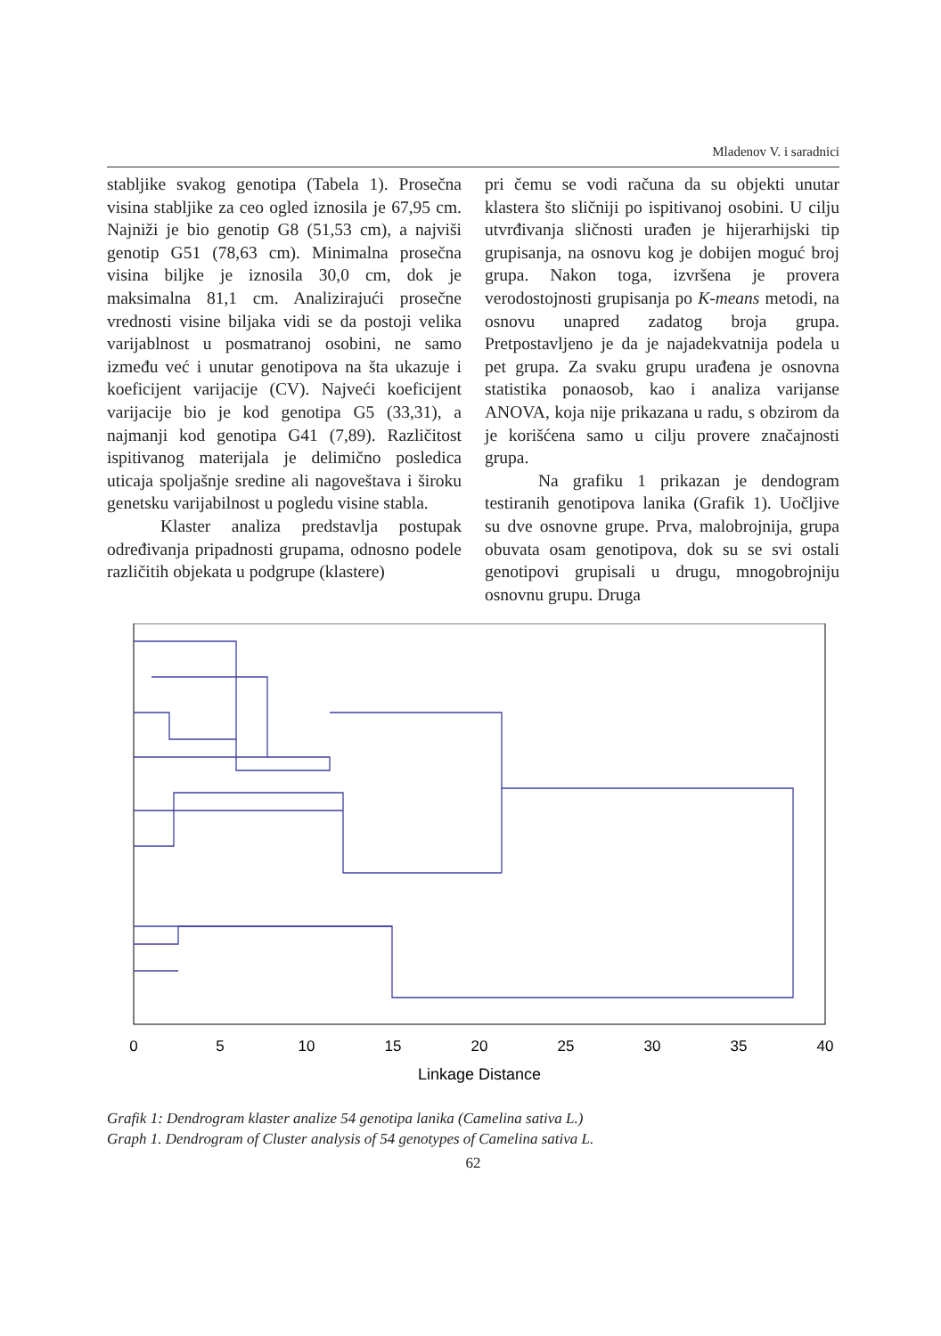Mladenov V. i saradnici
stabljike svakog genotipa (Tabela 1). Prosečna visina stabljike za ceo ogled iznosila je 67,95 cm. Najniži je bio genotip G8 (51,53 cm), a najviši genotip G51 (78,63 cm). Minimalna prosečna visina biljke je iznosila 30,0 cm, dok je maksimalna 81,1 cm. Analizirajući prosečne vrednosti visine biljaka vidi se da postoji velika varijablnost u posmatranoj osobini, ne samo između već i unutar genotipova na šta ukazuje i koeficijent varijacije (CV). Najveći koeficijent varijacije bio je kod genotipa G5 (33,31), a najmanji kod genotipa G41 (7,89). Različitost ispitivanog materijala je delimično posledica uticaja spoljašnje sredine ali nagoveštava i široku genetsku varijabilnost u pogledu visine stabla.
Klaster analiza predstavlja postupak određivanja pripadnosti grupama, odnosno podele različitih objekata u podgrupe (klastere)
pri čemu se vodi računa da su objekti unutar klastera što sličniji po ispitivanoj osobini. U cilju utvrđivanja sličnosti urađen je hijerarhijski tip grupisanja, na osnovu kog je dobijen moguć broj grupa. Nakon toga, izvršena je provera verodostojnosti grupisanja po K-means metodi, na osnovu unapred zadatog broja grupa. Pretpostavljeno je da je najadekvatnija podela u pet grupa. Za svaku grupu urađena je osnovna statistika ponaosob, kao i analiza varijanse ANOVA, koja nije prikazana u radu, s obzirom da je korišćena samo u cilju provere značajnosti grupa.
Na grafiku 1 prikazan je dendogram testiranih genotipova lanika (Grafik 1). Uočljive su dve osnovne grupe. Prva, malobrojnija, grupa obuvata osam genotipova, dok su se svi ostali genotipovi grupisali u drugu, mnogobrojniju osnovnu grupu. Druga
0
5
10
15
20
25
30
35
40
Linkage Distance
Grafik 1: Dendrogram klaster analize 54 genotipa lanika (Camelina sativa L.)
Graph 1. Dendrogram of Cluster analysis of 54 genotypes of Camelina sativa L.
62